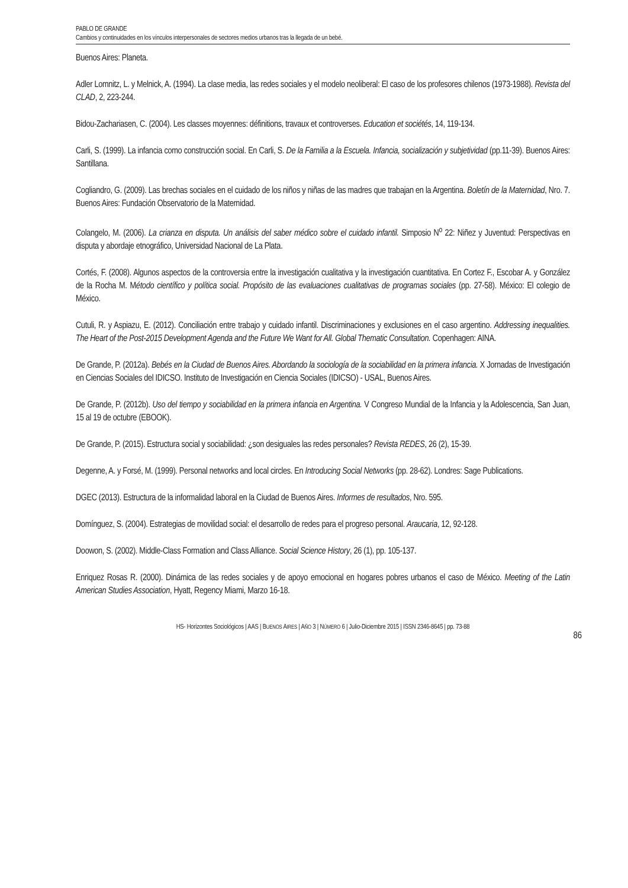PABLO DE GRANDE
Cambios y continuidades en los vínculos interpersonales de sectores medios urbanos tras la llegada de un bebé.
Buenos Aires: Planeta.
Adler Lomnitz, L. y Melnick, A. (1994). La clase media, las redes sociales y el modelo neoliberal: El caso de los profesores chilenos (1973-1988). Revista del CLAD, 2, 223-244.
Bidou-Zachariasen, C. (2004). Les classes moyennes: définitions, travaux et controverses. Education et sociétés, 14, 119-134.
Carli, S. (1999). La infancia como construcción social. En Carli, S. De la Familia a la Escuela. Infancia, socialización y subjetividad (pp.11-39). Buenos Aires: Santillana.
Cogliandro, G. (2009). Las brechas sociales en el cuidado de los niños y niñas de las madres que trabajan en la Argentina. Boletín de la Maternidad, Nro. 7. Buenos Aires: Fundación Observatorio de la Maternidad.
Colangelo, M. (2006). La crianza en disputa. Un análisis del saber médico sobre el cuidado infantil. Simposio N<sup>o</sup> 22: Niñez y Juventud: Perspectivas en disputa y abordaje etnográfico, Universidad Nacional de La Plata.
Cortés, F. (2008). Algunos aspectos de la controversia entre la investigación cualitativa y la investigación cuantitativa. En Cortez F., Escobar A. y González de la Rocha M. Método científico y política social. Propósito de las evaluaciones cualitativas de programas sociales (pp. 27-58). México: El colegio de México.
Cutuli, R. y Aspiazu, E. (2012). Conciliación entre trabajo y cuidado infantil. Discriminaciones y exclusiones en el caso argentino. Addressing inequalities. The Heart of the Post-2015 Development Agenda and the Future We Want for All. Global Thematic Consultation. Copenhagen: AINA.
De Grande, P. (2012a). Bebés en la Ciudad de Buenos Aires. Abordando la sociología de la sociabilidad en la primera infancia. X Jornadas de Investigación en Ciencias Sociales del IDICSO. Instituto de Investigación en Ciencia Sociales (IDICSO) - USAL, Buenos Aires.
De Grande, P. (2012b). Uso del tiempo y sociabilidad en la primera infancia en Argentina. V Congreso Mundial de la Infancia y la Adolescencia, San Juan, 15 al 19 de octubre (EBOOK).
De Grande, P. (2015). Estructura social y sociabilidad: ¿son desiguales las redes personales? Revista REDES, 26 (2), 15-39.
Degenne, A. y Forsé, M. (1999). Personal networks and local circles. En Introducing Social Networks (pp. 28-62). Londres: Sage Publications.
DGEC (2013). Estructura de la informalidad laboral en la Ciudad de Buenos Aires. Informes de resultados, Nro. 595.
Domínguez, S. (2004). Estrategias de movilidad social: el desarrollo de redes para el progreso personal. Araucaria, 12, 92-128.
Doowon, S. (2002). Middle-Class Formation and Class Alliance. Social Science History, 26 (1), pp. 105-137.
Enriquez Rosas R. (2000). Dinámica de las redes sociales y de apoyo emocional en hogares pobres urbanos el caso de México. Meeting of the Latin American Studies Association, Hyatt, Regency Miami, Marzo 16-18.
HS- Horizontes Sociológicos | AAS | BUENOS AIRES | AÑO 3 | NÚMERO 6 | Julio-Diciembre 2015 | ISSN 2346-8645 | pp. 73-88
86